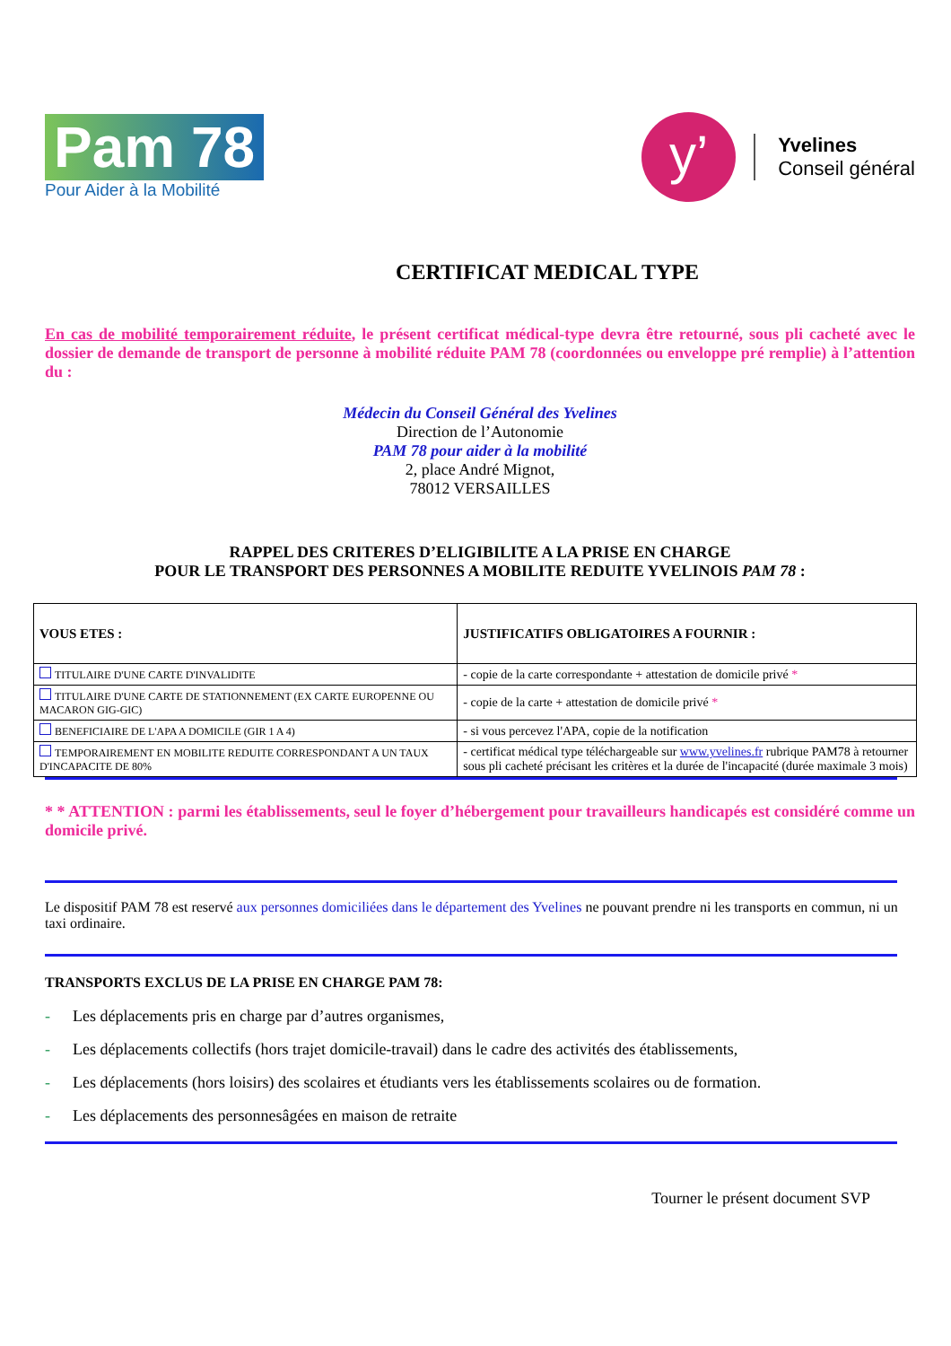Pam 78
Pour Aider à la Mobilité
y’
Yvelines
Conseil général
CERTIFICAT MEDICAL TYPE
En cas de mobilité temporairement réduite, le présent certificat médical-type devra être retourné, sous pli cacheté avec le dossier de demande de transport de personne à mobilité réduite PAM 78 (coordonnées ou enveloppe pré remplie) à l’attention du :
Médecin du Conseil Général des Yvelines
Direction de l’Autonomie
PAM 78 pour aider à la mobilité
2, place André Mignot,
78012 VERSAILLES
RAPPEL DES CRITERES D’ELIGIBILITE A LA PRISE EN CHARGE
POUR LE TRANSPORT DES PERSONNES A MOBILITE REDUITE YVELINOIS PAM 78 :
| VOUS ETES : | JUSTIFICATIFS OBLIGATOIRES A FOURNIR : |
| --- | --- |
| TITULAIRE D'UNE CARTE D'INVALIDITE | - copie de la carte correspondante + attestation de domicile privé * |
| TITULAIRE D'UNE CARTE DE STATIONNEMENT (EX CARTE EUROPENNE OU MACARON GIG-GIC) | - copie de la carte + attestation de domicile privé * |
| BENEFICIAIRE DE L'APA A DOMICILE (GIR 1 A 4) | - si vous percevez l'APA, copie de la notification |
| TEMPORAIREMENT EN MOBILITE REDUITE CORRESPONDANT A UN TAUX D'INCAPACITE DE 80% | - certificat médical type téléchargeable sur www.yvelines.fr rubrique PAM78 à retourner sous pli cacheté précisant les critères et la durée de l'incapacité (durée maximale 3 mois) |
* * ATTENTION : parmi les établissements, seul le foyer d’hébergement pour travailleurs handicapés est considéré comme un domicile privé.
Le dispositif PAM 78 est reservé aux personnes domiciliées dans le département des Yvelines ne pouvant prendre ni les transports en commun, ni un taxi ordinaire.
TRANSPORTS EXCLUS DE LA PRISE EN CHARGE PAM 78:
- Les déplacements pris en charge par d’autres organismes,
- Les déplacements collectifs (hors trajet domicile-travail) dans le cadre des activités des établissements,
- Les déplacements (hors loisirs) des scolaires et étudiants vers les établissements scolaires ou de formation.
- Les déplacements des personnesâgées en maison de retraite
Tourner le présent document SVP